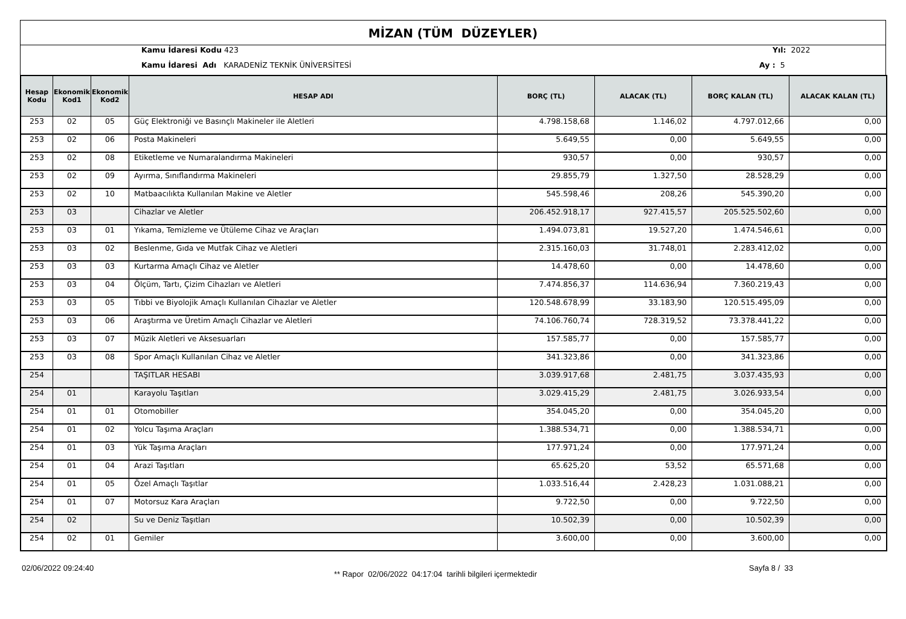MİZAN (TÜM DÜZEYLER)
Kamu İdaresi Kodu 423
Kamu İdaresi Adı KARADENİZ TEKNİK ÜNİVERSİTESİ
Yıl: 2022
Ay : 5
| Hesap Kodu | Ekonomik Kod1 | Ekonomik Kod2 | HESAP ADI | BORÇ (TL) | ALACAK (TL) | BORÇ KALAN (TL) | ALACAK KALAN (TL) |
| --- | --- | --- | --- | --- | --- | --- | --- |
| 253 | 02 | 05 | Güç Elektroniği ve Basınçlı Makineler ile Aletleri | 4.798.158,68 | 1.146,02 | 4.797.012,66 | 0,00 |
| 253 | 02 | 06 | Posta Makineleri | 5.649,55 | 0,00 | 5.649,55 | 0,00 |
| 253 | 02 | 08 | Etiketleme ve Numaralandırma Makineleri | 930,57 | 0,00 | 930,57 | 0,00 |
| 253 | 02 | 09 | Ayırma, Sınıflandırma Makineleri | 29.855,79 | 1.327,50 | 28.528,29 | 0,00 |
| 253 | 02 | 10 | Matbaacılıkta Kullanılan Makine ve Aletler | 545.598,46 | 208,26 | 545.390,20 | 0,00 |
| 253 | 03 | | Cihazlar ve Aletler | 206.452.918,17 | 927.415,57 | 205.525.502,60 | 0,00 |
| 253 | 03 | 01 | Yıkama, Temizleme ve Ütüleme Cihaz ve Araçları | 1.494.073,81 | 19.527,20 | 1.474.546,61 | 0,00 |
| 253 | 03 | 02 | Beslenme, Gıda ve Mutfak Cihaz ve Aletleri | 2.315.160,03 | 31.748,01 | 2.283.412,02 | 0,00 |
| 253 | 03 | 03 | Kurtarma Amaçlı Cihaz ve Aletler | 14.478,60 | 0,00 | 14.478,60 | 0,00 |
| 253 | 03 | 04 | Ölçüm, Tartı, Çizim Cihazları ve Aletleri | 7.474.856,37 | 114.636,94 | 7.360.219,43 | 0,00 |
| 253 | 03 | 05 | Tıbbi ve Biyolojik Amaçlı Kullanılan Cihazlar ve Aletler | 120.548.678,99 | 33.183,90 | 120.515.495,09 | 0,00 |
| 253 | 03 | 06 | Araştırma ve Üretim Amaçlı Cihazlar ve Aletleri | 74.106.760,74 | 728.319,52 | 73.378.441,22 | 0,00 |
| 253 | 03 | 07 | Müzik Aletleri ve Aksesuarları | 157.585,77 | 0,00 | 157.585,77 | 0,00 |
| 253 | 03 | 08 | Spor Amaçlı Kullanılan Cihaz ve Aletler | 341.323,86 | 0,00 | 341.323,86 | 0,00 |
| 254 | | | TAŞITLAR HESABI | 3.039.917,68 | 2.481,75 | 3.037.435,93 | 0,00 |
| 254 | 01 | | Karayolu Taşıtları | 3.029.415,29 | 2.481,75 | 3.026.933,54 | 0,00 |
| 254 | 01 | 01 | Otomobiller | 354.045,20 | 0,00 | 354.045,20 | 0,00 |
| 254 | 01 | 02 | Yolcu Taşıma Araçları | 1.388.534,71 | 0,00 | 1.388.534,71 | 0,00 |
| 254 | 01 | 03 | Yük Taşıma Araçları | 177.971,24 | 0,00 | 177.971,24 | 0,00 |
| 254 | 01 | 04 | Arazi Taşıtları | 65.625,20 | 53,52 | 65.571,68 | 0,00 |
| 254 | 01 | 05 | Özel Amaçlı Taşıtlar | 1.033.516,44 | 2.428,23 | 1.031.088,21 | 0,00 |
| 254 | 01 | 07 | Motorsuz Kara Araçları | 9.722,50 | 0,00 | 9.722,50 | 0,00 |
| 254 | 02 | | Su ve Deniz Taşıtları | 10.502,39 | 0,00 | 10.502,39 | 0,00 |
| 254 | 02 | 01 | Gemiler | 3.600,00 | 0,00 | 3.600,00 | 0,00 |
02/06/2022 09:24:40
** Rapor 02/06/2022 04:17:04 tarihli bilgileri içermektedir
Sayfa 8 / 33